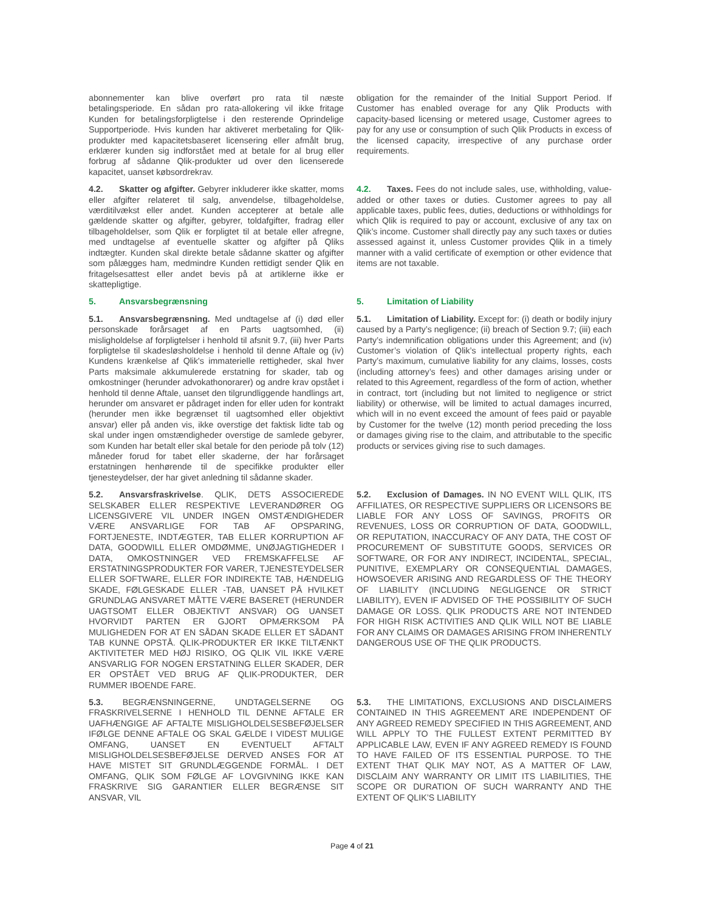abonnementer kan blive overført pro rata til næste betalingsperiode. En sådan pro rata-allokering vil ikke fritage Kunden for betalingsforpligtelse i den resterende Oprindelige Supportperiode. Hvis kunden har aktiveret merbetaling for Qlik-produkter med kapacitetsbaseret licensering eller afmålt brug, erklærer kunden sig indforstået med at betale for al brug eller forbrug af sådanne Qlik-produkter ud over den licenserede kapacitet, uanset købsordrekrav.
obligation for the remainder of the Initial Support Period. If Customer has enabled overage for any Qlik Products with capacity-based licensing or metered usage, Customer agrees to pay for any use or consumption of such Qlik Products in excess of the licensed capacity, irrespective of any purchase order requirements.
4.2. Skatter og afgifter. Gebyrer inkluderer ikke skatter, moms eller afgifter relateret til salg, anvendelse, tilbageholdelse, værditilvækst eller andet. Kunden accepterer at betale alle gældende skatter og afgifter, gebyrer, toldafgifter, fradrag eller tilbageholdelser, som Qlik er forpligtet til at betale eller afregne, med undtagelse af eventuelle skatter og afgifter på Qliks indtægter. Kunden skal direkte betale sådanne skatter og afgifter som pålægges ham, medmindre Kunden rettidigt sender Qlik en fritagelsesattest eller andet bevis på at artiklerne ikke er skattepligtige.
4.2. Taxes. Fees do not include sales, use, withholding, value-added or other taxes or duties. Customer agrees to pay all applicable taxes, public fees, duties, deductions or withholdings for which Qlik is required to pay or account, exclusive of any tax on Qlik’s income. Customer shall directly pay any such taxes or duties assessed against it, unless Customer provides Qlik in a timely manner with a valid certificate of exemption or other evidence that items are not taxable.
5. Ansvarsbegrænsning 5. Limitation of Liability
5.1. Ansvarsbegrænsning. Med undtagelse af (i) død eller personskade forårsaget af en Parts uagtsomhed, (ii) misligholdelse af forpligtelser i henhold til afsnit 9.7, (iii) hver Parts forpligtelse til skadesløsholdelse i henhold til denne Aftale og (iv) Kundens krænkelse af Qlik's immaterielle rettigheder, skal hver Parts maksimale akkumulerede erstatning for skader, tab og omkostninger (herunder advokathonorarer) og andre krav opstået i henhold til denne Aftale, uanset den tilgrundliggende handlings art, herunder om ansvaret er pådraget inden for eller uden for kontrakt (herunder men ikke begrænset til uagtsomhed eller objektivt ansvar) eller på anden vis, ikke overstige det faktisk lidte tab og skal under ingen omstændigheder overstige de samlede gebyrer, som Kunden har betalt eller skal betale for den periode på tolv (12) måneder forud for tabet eller skaderne, der har forårsaget erstatningen henhørende til de specifikke produkter eller tjenesteydelser, der har givet anledning til sådanne skader.
5.1. Limitation of Liability. Except for: (i) death or bodily injury caused by a Party’s negligence; (ii) breach of Section 9.7; (iii) each Party’s indemnification obligations under this Agreement; and (iv) Customer’s violation of Qlik’s intellectual property rights, each Party’s maximum, cumulative liability for any claims, losses, costs (including attorney’s fees) and other damages arising under or related to this Agreement, regardless of the form of action, whether in contract, tort (including but not limited to negligence or strict liability) or otherwise, will be limited to actual damages incurred, which will in no event exceed the amount of fees paid or payable by Customer for the twelve (12) month period preceding the loss or damages giving rise to the claim, and attributable to the specific products or services giving rise to such damages.
5.2. Ansvarsfraskrivelse. QLIK, DETS ASSOCIEREDE SELSKABER ELLER RESPEKTIVE LEVERANDØRER OG LICENSGIVERE VIL UNDER INGEN OMSTÆNDIGHEDER VÆRE ANSVARLIGE FOR TAB AF OPSPARING, FORTJENESTE, INDTÆGTER, TAB ELLER KORRUPTION AF DATA, GOODWILL ELLER OMDØMME, UNØJAGTIGHEDER I DATA, OMKOSTNINGER VED FREMSKAFFELSE AF ERSTATNINGSPRODUKTER FOR VARER, TJENESTEYDELSER ELLER SOFTWARE, ELLER FOR INDIREKTE TAB, HÆNDELIG SKADE, FØLGESKADE ELLER -TAB, UANSET PÅ HVILKET GRUNDLAG ANSVARET MÅTTE VÆRE BASERET (HERUNDER UAGTSOMT ELLER OBJEKTIVT ANSVAR) OG UANSET HVORVIDT PARTEN ER GJORT OPMÆRKSOM PÅ MULIGHEDEN FOR AT EN SÅDAN SKADE ELLER ET SÅDANT TAB KUNNE OPSTÅ. QLIK-PRODUKTER ER IKKE TILTÆNKT AKTIVITETER MED HØJ RISIKO, OG QLIK VIL IKKE VÆRE ANSVARLIG FOR NOGEN ERSTATNING ELLER SKADER, DER ER OPSTÅET VED BRUG AF QLIK-PRODUKTER, DER RUMMER IBOENDE FARE.
5.2. Exclusion of Damages. IN NO EVENT WILL QLIK, ITS AFFILIATES, OR RESPECTIVE SUPPLIERS OR LICENSORS BE LIABLE FOR ANY LOSS OF SAVINGS, PROFITS OR REVENUES, LOSS OR CORRUPTION OF DATA, GOODWILL, OR REPUTATION, INACCURACY OF ANY DATA, THE COST OF PROCUREMENT OF SUBSTITUTE GOODS, SERVICES OR SOFTWARE, OR FOR ANY INDIRECT, INCIDENTAL, SPECIAL, PUNITIVE, EXEMPLARY OR CONSEQUENTIAL DAMAGES, HOWSOEVER ARISING AND REGARDLESS OF THE THEORY OF LIABILITY (INCLUDING NEGLIGENCE OR STRICT LIABILITY), EVEN IF ADVISED OF THE POSSIBILITY OF SUCH DAMAGE OR LOSS. QLIK PRODUCTS ARE NOT INTENDED FOR HIGH RISK ACTIVITIES AND QLIK WILL NOT BE LIABLE FOR ANY CLAIMS OR DAMAGES ARISING FROM INHERENTLY DANGEROUS USE OF THE QLIK PRODUCTS.
5.3. BEGRÆNSNINGERNE, UNDTAGELSERNE OG FRASKRIVELSERNE I HENHOLD TIL DENNE AFTALE ER UAFHÆNGIGE AF AFTALTE MISLIGHOLDELSESBEFØJELSER IFØLGE DENNE AFTALE OG SKAL GÆLDE I VIDEST MULIGE OMFANG, UANSET EN EVENTUELT AFTALT MISLIGHOLDELSESBEFØJELSE DERVED ANSES FOR AT HAVE MISTET SIT GRUNDLÆGGENDE FORMÅL. I DET OMFANG, QLIK SOM FØLGE AF LOVGIVNING IKKE KAN FRASKRIVE SIG GARANTIER ELLER BEGRÆNSE SIT ANSVAR, VIL
5.3. THE LIMITATIONS, EXCLUSIONS AND DISCLAIMERS CONTAINED IN THIS AGREEMENT ARE INDEPENDENT OF ANY AGREED REMEDY SPECIFIED IN THIS AGREEMENT, AND WILL APPLY TO THE FULLEST EXTENT PERMITTED BY APPLICABLE LAW, EVEN IF ANY AGREED REMEDY IS FOUND TO HAVE FAILED OF ITS ESSENTIAL PURPOSE. TO THE EXTENT THAT QLIK MAY NOT, AS A MATTER OF LAW, DISCLAIM ANY WARRANTY OR LIMIT ITS LIABILITIES, THE SCOPE OR DURATION OF SUCH WARRANTY AND THE EXTENT OF QLIK’S LIABILITY
Page 4 of 21